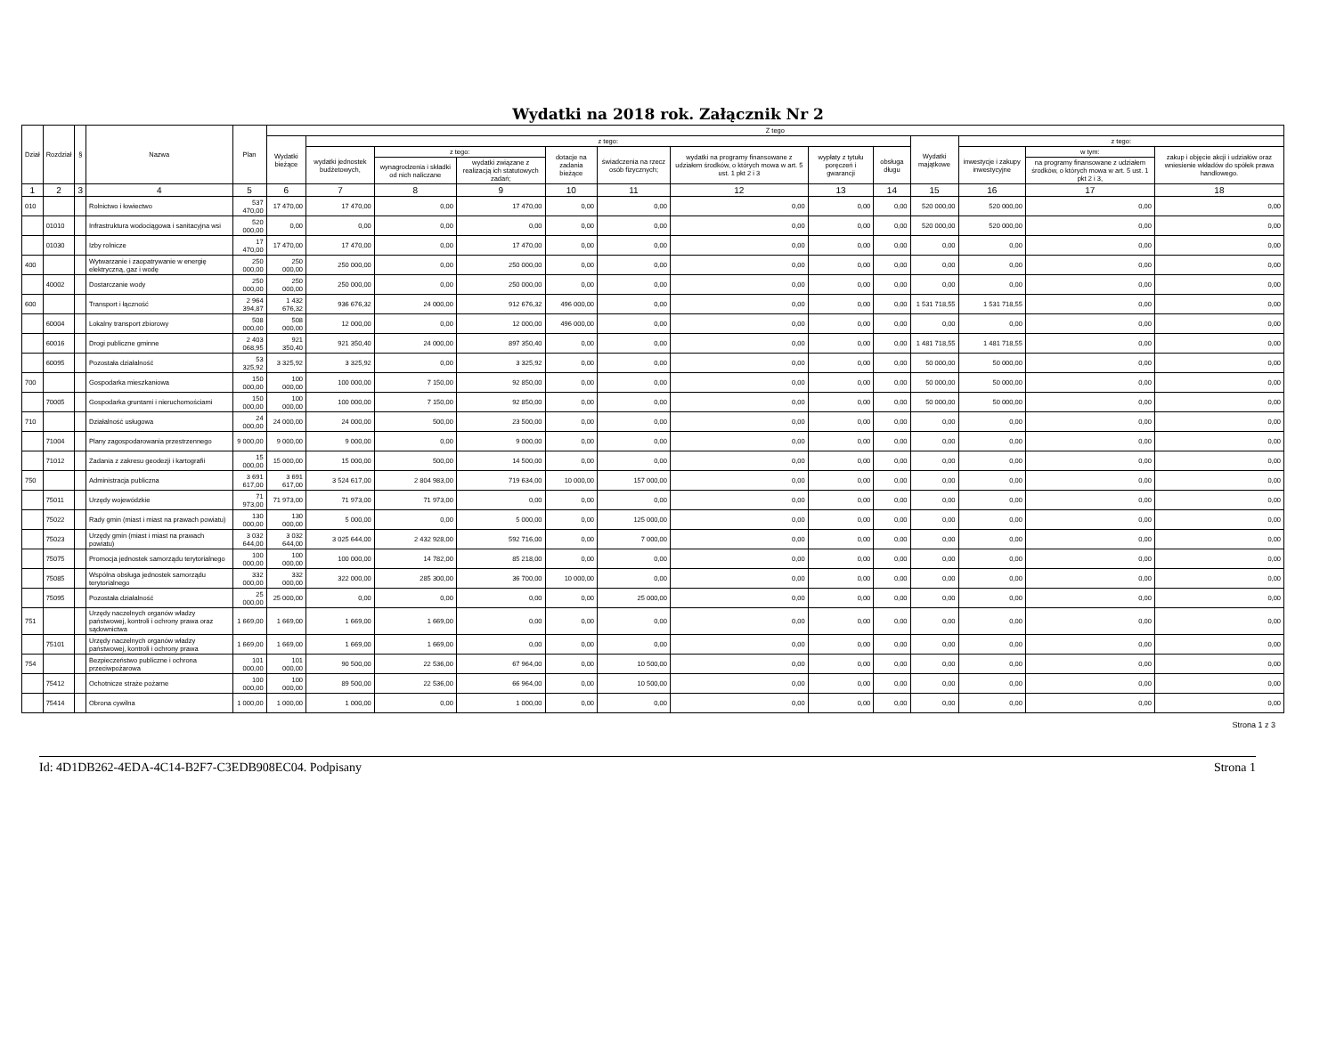Wydatki na 2018 rok. Załącznik Nr 2
| Dział | Rozdział | § | Nazwa | Plan | Z tego | | | | | | | | | | | | |
| --- | --- | --- | --- | --- | --- | --- | --- | --- | --- | --- | --- | --- | --- | --- | --- | --- | --- |
| | | | | | Wydatki bieżące | z tego: | | | | | | | | Wydatki majątkowe | z tego: | | |
| | | | | | | wydatki jednostek budżetowych, | z tego: | | dotacje na zadania bieżące | świadczenia na rzecz osób fizycznych; | wydatki na programy finansowane z udziałem środków, o których mowa w art. 5 ust. 1 pkt 2 i 3 | wypłaty z tytułu poręczeń i gwarancji | obsługa długu | | inwestycje i zakupy inwestycyjne | w tym: | zakup i objęcie akcji i udziałów oraz wniesienie wkładów do spółek prawa handlowego. |
| | | | | | | | wynagrodzenia i składki od nich naliczane | wydatki związane z realizacją ich statutowych zadań; | | | | | | | | na programy finansowane z udziałem środków, o których mowa w art. 5 ust. 1 pkt 2 i 3, | |
| 1 | 2 | 3 | 4 | 5 | 6 | 7 | 8 | 9 | 10 | 11 | 12 | 13 | 14 | 15 | 16 | 17 | 18 |
| 010 | | | Rolnictwo i łowiectwo | 537 470,00 | 17 470,00 | 17 470,00 | 0,00 | 17 470,00 | 0,00 | 0,00 | 0,00 | 0,00 | 0,00 | 520 000,00 | 520 000,00 | 0,00 | 0,00 |
| | 01010 | | Infrastruktura wodociągowa i sanitacyjna wsi | 520 000,00 | 0,00 | 0,00 | 0,00 | 0,00 | 0,00 | 0,00 | 0,00 | 0,00 | 0,00 | 520 000,00 | 520 000,00 | 0,00 | 0,00 |
| | 01030 | | Izby rolnicze | 17 470,00 | 17 470,00 | 17 470,00 | 0,00 | 17 470,00 | 0,00 | 0,00 | 0,00 | 0,00 | 0,00 | 0,00 | 0,00 | 0,00 | 0,00 |
| 400 | | | Wytwarzanie i zaopatrywanie w energię elektryczną, gaz i wodę | 250 000,00 | 250 000,00 | 250 000,00 | 0,00 | 250 000,00 | 0,00 | 0,00 | 0,00 | 0,00 | 0,00 | 0,00 | 0,00 | 0,00 | 0,00 |
| | 40002 | | Dostarczanie wody | 250 000,00 | 250 000,00 | 250 000,00 | 0,00 | 250 000,00 | 0,00 | 0,00 | 0,00 | 0,00 | 0,00 | 0,00 | 0,00 | 0,00 | 0,00 |
| 600 | | | Transport i łączność | 2 964 394,87 | 1 432 676,32 | 936 676,32 | 24 000,00 | 912 676,32 | 496 000,00 | 0,00 | 0,00 | 0,00 | 0,00 | 1 531 718,55 | 1 531 718,55 | 0,00 | 0,00 |
| | 60004 | | Lokalny transport zbiorowy | 508 000,00 | 508 000,00 | 12 000,00 | 0,00 | 12 000,00 | 496 000,00 | 0,00 | 0,00 | 0,00 | 0,00 | 0,00 | 0,00 | 0,00 | 0,00 |
| | 60016 | | Drogi publiczne gminne | 2 403 068,95 | 921 350,40 | 921 350,40 | 24 000,00 | 897 350,40 | 0,00 | 0,00 | 0,00 | 0,00 | 0,00 | 1 481 718,55 | 1 481 718,55 | 0,00 | 0,00 |
| | 60095 | | Pozostała działalność | 53 325,92 | 3 325,92 | 3 325,92 | 0,00 | 3 325,92 | 0,00 | 0,00 | 0,00 | 0,00 | 0,00 | 50 000,00 | 50 000,00 | 0,00 | 0,00 |
| 700 | | | Gospodarka mieszkaniowa | 150 000,00 | 100 000,00 | 100 000,00 | 7 150,00 | 92 850,00 | 0,00 | 0,00 | 0,00 | 0,00 | 0,00 | 50 000,00 | 50 000,00 | 0,00 | 0,00 |
| | 70005 | | Gospodarka gruntami i nieruchomościami | 150 000,00 | 100 000,00 | 100 000,00 | 7 150,00 | 92 850,00 | 0,00 | 0,00 | 0,00 | 0,00 | 0,00 | 50 000,00 | 50 000,00 | 0,00 | 0,00 |
| 710 | | | Działalność usługowa | 24 000,00 | 24 000,00 | 24 000,00 | 500,00 | 23 500,00 | 0,00 | 0,00 | 0,00 | 0,00 | 0,00 | 0,00 | 0,00 | 0,00 | 0,00 |
| | 71004 | | Plany zagospodarowania przestrzennego | 9 000,00 | 9 000,00 | 9 000,00 | 0,00 | 9 000,00 | 0,00 | 0,00 | 0,00 | 0,00 | 0,00 | 0,00 | 0,00 | 0,00 | 0,00 |
| | 71012 | | Zadania z zakresu geodezji i kartografii | 15 000,00 | 15 000,00 | 15 000,00 | 500,00 | 14 500,00 | 0,00 | 0,00 | 0,00 | 0,00 | 0,00 | 0,00 | 0,00 | 0,00 | 0,00 |
| 750 | | | Administracja publiczna | 3 691 617,00 | 3 691 617,00 | 3 524 617,00 | 2 804 983,00 | 719 634,00 | 10 000,00 | 157 000,00 | 0,00 | 0,00 | 0,00 | 0,00 | 0,00 | 0,00 | 0,00 |
| | 75011 | | Urzędy wojewódzkie | 71 973,00 | 71 973,00 | 71 973,00 | 71 973,00 | 0,00 | 0,00 | 0,00 | 0,00 | 0,00 | 0,00 | 0,00 | 0,00 | 0,00 | 0,00 |
| | 75022 | | Rady gmin (miast i miast na prawach powiatu) | 130 000,00 | 130 000,00 | 5 000,00 | 0,00 | 5 000,00 | 0,00 | 125 000,00 | 0,00 | 0,00 | 0,00 | 0,00 | 0,00 | 0,00 | 0,00 |
| | 75023 | | Urzędy gmin (miast i miast na prawach powiatu) | 3 032 644,00 | 3 032 644,00 | 3 025 644,00 | 2 432 928,00 | 592 716,00 | 0,00 | 7 000,00 | 0,00 | 0,00 | 0,00 | 0,00 | 0,00 | 0,00 | 0,00 |
| | 75075 | | Promocja jednostek samorządu terytorialnego | 100 000,00 | 100 000,00 | 100 000,00 | 14 782,00 | 85 218,00 | 0,00 | 0,00 | 0,00 | 0,00 | 0,00 | 0,00 | 0,00 | 0,00 | 0,00 |
| | 75085 | | Wspólna obsługa jednostek samorządu terytorialnego | 332 000,00 | 332 000,00 | 322 000,00 | 285 300,00 | 36 700,00 | 10 000,00 | 0,00 | 0,00 | 0,00 | 0,00 | 0,00 | 0,00 | 0,00 | 0,00 |
| | 75095 | | Pozostała działalność | 25 000,00 | 25 000,00 | 0,00 | 0,00 | 0,00 | 0,00 | 25 000,00 | 0,00 | 0,00 | 0,00 | 0,00 | 0,00 | 0,00 | 0,00 |
| 751 | | | Urzędy naczelnych organów władzy państwowej, kontroli i ochrony prawa oraz sądownictwa | 1 669,00 | 1 669,00 | 1 669,00 | 1 669,00 | 0,00 | 0,00 | 0,00 | 0,00 | 0,00 | 0,00 | 0,00 | 0,00 | 0,00 | 0,00 |
| | 75101 | | Urzędy naczelnych organów władzy państwowej, kontroli i ochrony prawa | 1 669,00 | 1 669,00 | 1 669,00 | 1 669,00 | 0,00 | 0,00 | 0,00 | 0,00 | 0,00 | 0,00 | 0,00 | 0,00 | 0,00 | 0,00 |
| 754 | | | Bezpieczeństwo publiczne i ochrona przeciwpożarowa | 101 000,00 | 101 000,00 | 90 500,00 | 22 536,00 | 67 964,00 | 0,00 | 10 500,00 | 0,00 | 0,00 | 0,00 | 0,00 | 0,00 | 0,00 | 0,00 |
| | 75412 | | Ochotnicze straże pożarne | 100 000,00 | 100 000,00 | 89 500,00 | 22 536,00 | 66 964,00 | 0,00 | 10 500,00 | 0,00 | 0,00 | 0,00 | 0,00 | 0,00 | 0,00 | 0,00 |
| | 75414 | | Obrona cywilna | 1 000,00 | 1 000,00 | 1 000,00 | 0,00 | 1 000,00 | 0,00 | 0,00 | 0,00 | 0,00 | 0,00 | 0,00 | 0,00 | 0,00 | 0,00 |
Strona 1 z 3
Id: 4D1DB262-4EDA-4C14-B2F7-C3EDB908EC04. Podpisany Strona 1